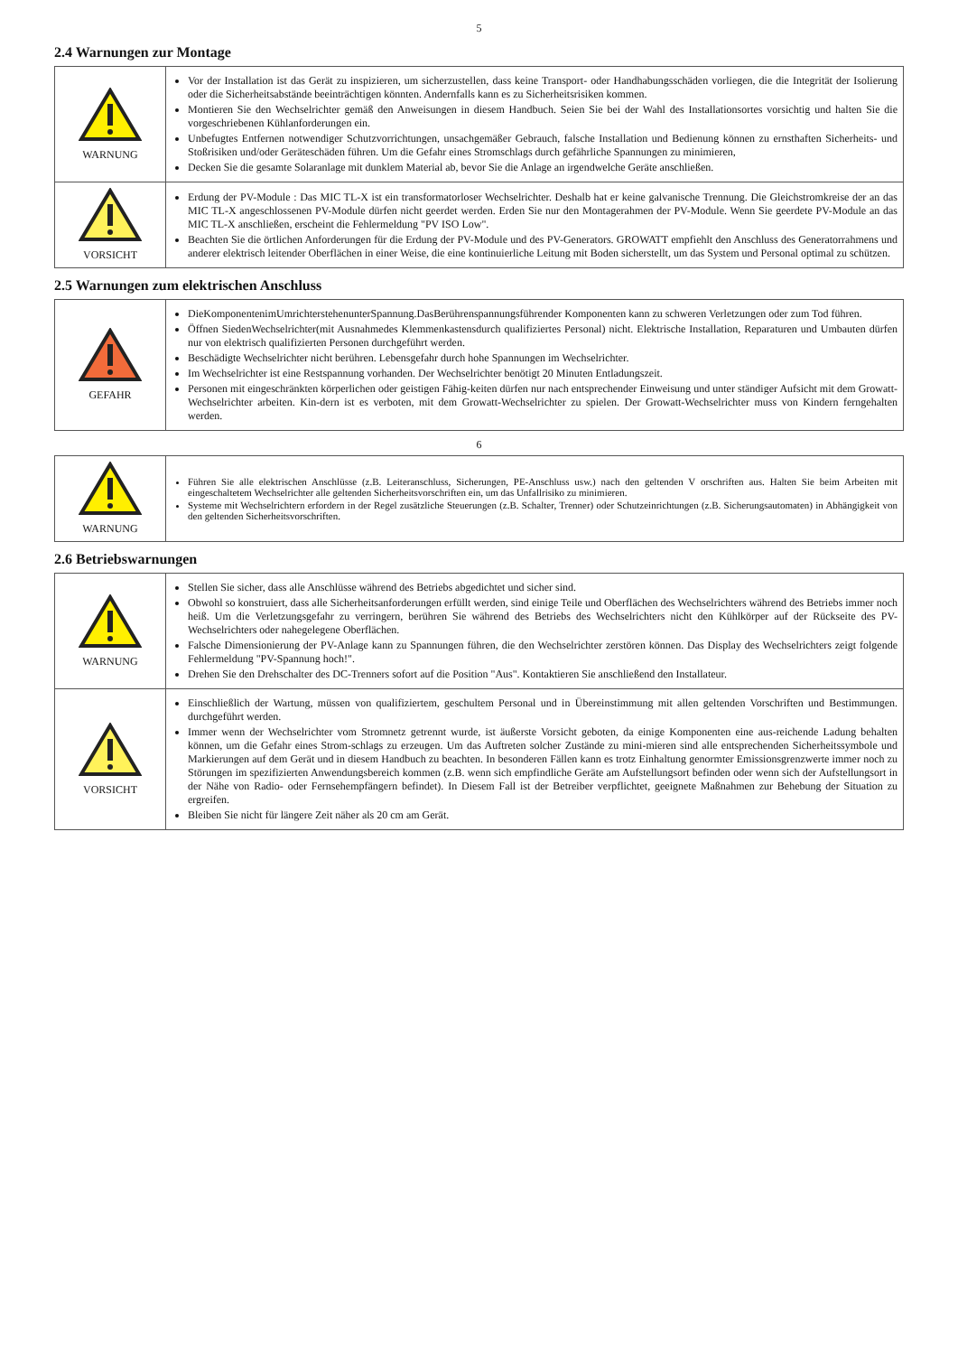5
2.4 Warnungen zur Montage
| WARNUNG | Vor der Installation ist das Gerät zu inspizieren, um sicherzustellen, dass keine Transport- oder Handhabungsschäden vorliegen, die die Integrität der Isolierung oder die Sicherheitsabstände beeinträchtigen könnten. Andernfalls kann es zu Sicherheitsrisiken kommen. Montieren Sie den Wechselrichter gemäß den Anweisungen in diesem Handbuch. Seien Sie bei der Wahl des Installationsortes vorsichtig und halten Sie die vorgeschriebenen Kühlanforderungen ein. Unbefugtes Entfernen notwendiger Schutzvorrichtungen, unsachgemäßer Gebrauch, falsche Installation und Bedienung können zu ernsthaften Sicherheits- und Stoßrisiken und/oder Geräteschäden führen. Um die Gefahr eines Stromschlags durch gefährliche Spannungen zu minimieren, Decken Sie die gesamte Solaranlage mit dunklem Material ab, bevor Sie die Anlage an irgendwelche Geräte anschließen. |
| VORSICHT | Erdung der PV-Module : Das MIC TL-X ist ein transformatorloser Wechselrichter. Deshalb hat er keine galvanische Trennung. Die Gleichstromkreise der an das MIC TL-X angeschlossenen PV-Module dürfen nicht geerdet werden. Erden Sie nur den Montagerahmen der PV-Module. Wenn Sie geerdete PV-Module an das MIC TL-X anschließen, erscheint die Fehlermeldung "PV ISO Low". Beachten Sie die örtlichen Anforderungen für die Erdung der PV-Module und des PV-Generators. GROWATT empfiehlt den Anschluss des Generatorrahmens und anderer elektrisch leitender Oberflächen in einer Weise, die eine kontinuierliche Leitung mit Boden sicherstellt, um das System und Personal optimal zu schützen. |
2.5 Warnungen zum elektrischen Anschluss
| GEFAHR | DieKomponentenimUmrichterstehenunterSpannung.DasBerührenspannungsführender Komponenten kann zu schweren Verletzungen oder zum Tod führen. Öffnen SiedenWechselrichter(mit Ausnahmedes Klemmenkastensdurch qualifiziertes Personal) nicht. Elektrische Installation, Reparaturen und Umbauten dürfen nur von elektrisch qualifizierten Personen durchgeführt werden. Beschädigte Wechselrichter nicht berühren. Lebensgefahr durch hohe Spannungen im Wechselrichter. Im Wechselrichter ist eine Restspannung vorhanden. Der Wechselrichter benötigt 20 Minuten Entladungszeit. Personen mit eingeschränkten körperlichen oder geistigen Fähig-keiten dürfen nur nach entsprechender Einweisung und unter ständiger Aufsicht mit dem Growatt-Wechselrichter arbeiten. Kin-dern ist es verboten, mit dem Growatt-Wechselrichter zu spielen. Der Growatt-Wechselrichter muss von Kindern ferngehalten werden. |
6
| WARNUNG | Führen Sie alle elektrischen Anschlüsse (z.B. Leiteranschluss, Sicherungen, PE-Anschluss usw.) nach den geltenden V orschriften aus. Halten Sie beim Arbeiten mit eingeschaltetem Wechselrichter alle geltenden Sicherheitsvorschriften ein, um das Unfallrisiko zu minimieren. Systeme mit Wechselrichtern erfordern in der Regel zusätzliche Steuerungen (z.B. Schalter, Trenner) oder Schutzeinrichtungen (z.B. Sicherungsautomaten) in Abhängigkeit von den geltenden Sicherheitsvorschriften. |
2.6 Betriebswarnungen
| WARNUNG | Stellen Sie sicher, dass alle Anschlüsse während des Betriebs abgedichtet und sicher sind. Obwohl so konstruiert, dass alle Sicherheitsanforderungen erfüllt werden, sind einige Teile und Oberflächen des Wechselrichters während des Betriebs immer noch heiß. Um die Verletzungsgefahr zu verringern, berühren Sie während des Betriebs des Wechselrichters nicht den Kühlkörper auf der Rückseite des PV-Wechselrichters oder nahegelegene Oberflächen. Falsche Dimensionierung der PV-Anlage kann zu Spannungen führen, die den Wechselrichter zerstören können. Das Display des Wechselrichters zeigt folgende Fehlermeldung "PV-Spannung hoch!". Drehen Sie den Drehschalter des DC-Trenners sofort auf die Position "Aus". Kontaktieren Sie anschließend den Installateur. |
| VORSICHT | Einschließlich der Wartung, müssen von qualifiziertem, geschultem Personal und in Übereinstimmung mit allen geltenden Vorschriften und Bestimmungen. durchgeführt werden. Immer wenn der Wechselrichter vom Stromnetz getrennt wurde, ist äußerste Vorsicht geboten, da einige Komponenten eine aus-reichende Ladung behalten können, um die Gefahr eines Strom-schlags zu erzeugen. Um das Auftreten solcher Zustände zu mini-mieren sind alle entsprechenden Sicherheitssymbole und Markierungen auf dem Gerät und in diesem Handbuch zu beachten. In besonderen Fällen kann es trotz Einhaltung genormter Emissionsgrenzwerte immer noch zu Störungen im spezifizierten Anwendungsbereich kommen (z.B. wenn sich empfindliche Geräte am Aufstellungsort befinden oder wenn sich der Aufstellungsort in der Nähe von Radio- oder Fernsehempfängern befindet). In Diesem Fall ist der Betreiber verpflichtet, geeignete Maßnahmen zur Behebung der Situation zu ergreifen. Bleiben Sie nicht für längere Zeit näher als 20 cm am Gerät. |